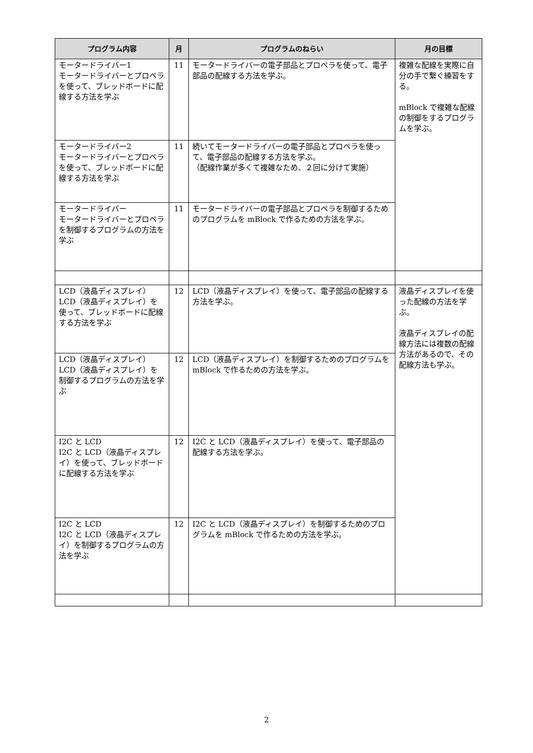| プログラム内容 | 月 | プログラムのねらい | 月の目標 |
| --- | --- | --- | --- |
| モータードライバー1 モータードライバーとプロペラを使って、ブレッドボードに配線する方法を学ぶ | 11 | モータードライバーの電子部品とプロペラを使って、電子部品の配線する方法を学ぶ。 | 複雑な配線を実際に自分の手で繋ぐ練習をする。 mBlock で複雑な配線の制御をするプログラムを学ぶ。 |
| モータードライバー2 モータードライバーとプロペラを使って、ブレッドボードに配線する方法を学ぶ | 11 | 続いてモータードライバーの電子部品とプロペラを使って、電子部品の配線する方法を学ぶ。 （配線作業が多くて複雑なため、２回に分けて実施） | |
| モータードライバー モータードライバーとプロペラを制御するプログラムの方法を学ぶ | 11 | モータードライバーの電子部品とプロペラを制御するためのプログラムを mBlock で作るための方法を学ぶ。 | |
| LCD（液晶ディスプレイ） LCD（液晶ディスプレイ）を使って、ブレッドボードに配線する方法を学ぶ | 12 | LCD（液晶ディスプレイ）を使って、電子部品の配線する方法を学ぶ。 | 液晶ディスプレイを使った配線の方法を学ぶ。 液晶ディスプレイの配線方法には複数の配線方法があるので、その配線方法も学ぶ。 |
| LCD（液晶ディスプレイ） LCD（液晶ディスプレイ）を制御するプログラムの方法を学ぶ | 12 | LCD（液晶ディスプレイ）を制御するためのプログラムを mBlock で作るための方法を学ぶ。 | |
| I2C と LCD I2C と LCD（液晶ディスプレイ）を使って、ブレッドボードに配線する方法を学ぶ | 12 | I2C と LCD（液晶ディスプレイ）を使って、電子部品の配線する方法を学ぶ。 | |
| I2C と LCD I2C と LCD（液晶ディスプレイ）を制御するプログラムの方法を学ぶ | 12 | I2C と LCD（液晶ディスプレイ）を制御するためのプログラムを mBlock で作るための方法を学ぶ。 | |
2